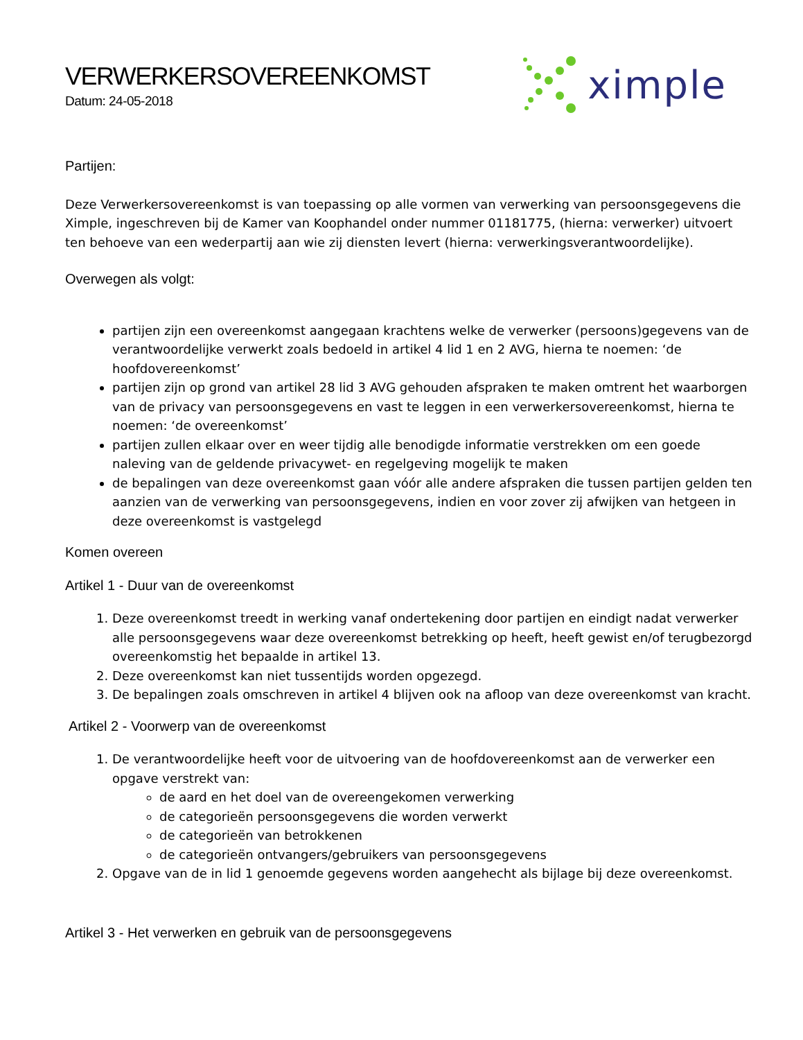VERWERKERSOVEREENKOMST
Datum: 24-05-2018
ximple
Partijen:
Deze Verwerkersovereenkomst is van toepassing op alle vormen van verwerking van persoonsgegevens die Ximple, ingeschreven bij de Kamer van Koophandel onder nummer 01181775, (hierna: verwerker) uitvoert ten behoeve van een wederpartij aan wie zij diensten levert (hierna: verwerkingsverantwoordelijke).
Overwegen als volgt:
partijen zijn een overeenkomst aangegaan krachtens welke de verwerker (persoons)gegevens van de verantwoordelijke verwerkt zoals bedoeld in artikel 4 lid 1 en 2 AVG, hierna te noemen: ‘de hoofdovereenkomst’
partijen zijn op grond van artikel 28 lid 3 AVG gehouden afspraken te maken omtrent het waarborgen van de privacy van persoonsgegevens en vast te leggen in een verwerkersovereenkomst, hierna te noemen: ‘de overeenkomst’
partijen zullen elkaar over en weer tijdig alle benodigde informatie verstrekken om een goede naleving van de geldende privacywet- en regelgeving mogelijk te maken
de bepalingen van deze overeenkomst gaan vóór alle andere afspraken die tussen partijen gelden ten aanzien van de verwerking van persoonsgegevens, indien en voor zover zij afwijken van hetgeen in deze overeenkomst is vastgelegd
Komen overeen
Artikel 1 - Duur van de overeenkomst
1. Deze overeenkomst treedt in werking vanaf ondertekening door partijen en eindigt nadat verwerker alle persoonsgegevens waar deze overeenkomst betrekking op heeft, heeft gewist en/of terugbezorgd overeenkomstig het bepaalde in artikel 13.
2. Deze overeenkomst kan niet tussentijds worden opgezegd.
3. De bepalingen zoals omschreven in artikel 4 blijven ook na afloop van deze overeenkomst van kracht.
Artikel 2 - Voorwerp van de overeenkomst
1. De verantwoordelijke heeft voor de uitvoering van de hoofdovereenkomst aan de verwerker een opgave verstrekt van:
de aard en het doel van de overeengekomen verwerking
de categorieën persoonsgegevens die worden verwerkt
de categorieën van betrokkenen
de categorieën ontvangers/gebruikers van persoonsgegevens
2. Opgave van de in lid 1 genoemde gegevens worden aangehecht als bijlage bij deze overeenkomst.
Artikel 3 - Het verwerken en gebruik van de persoonsgegevens